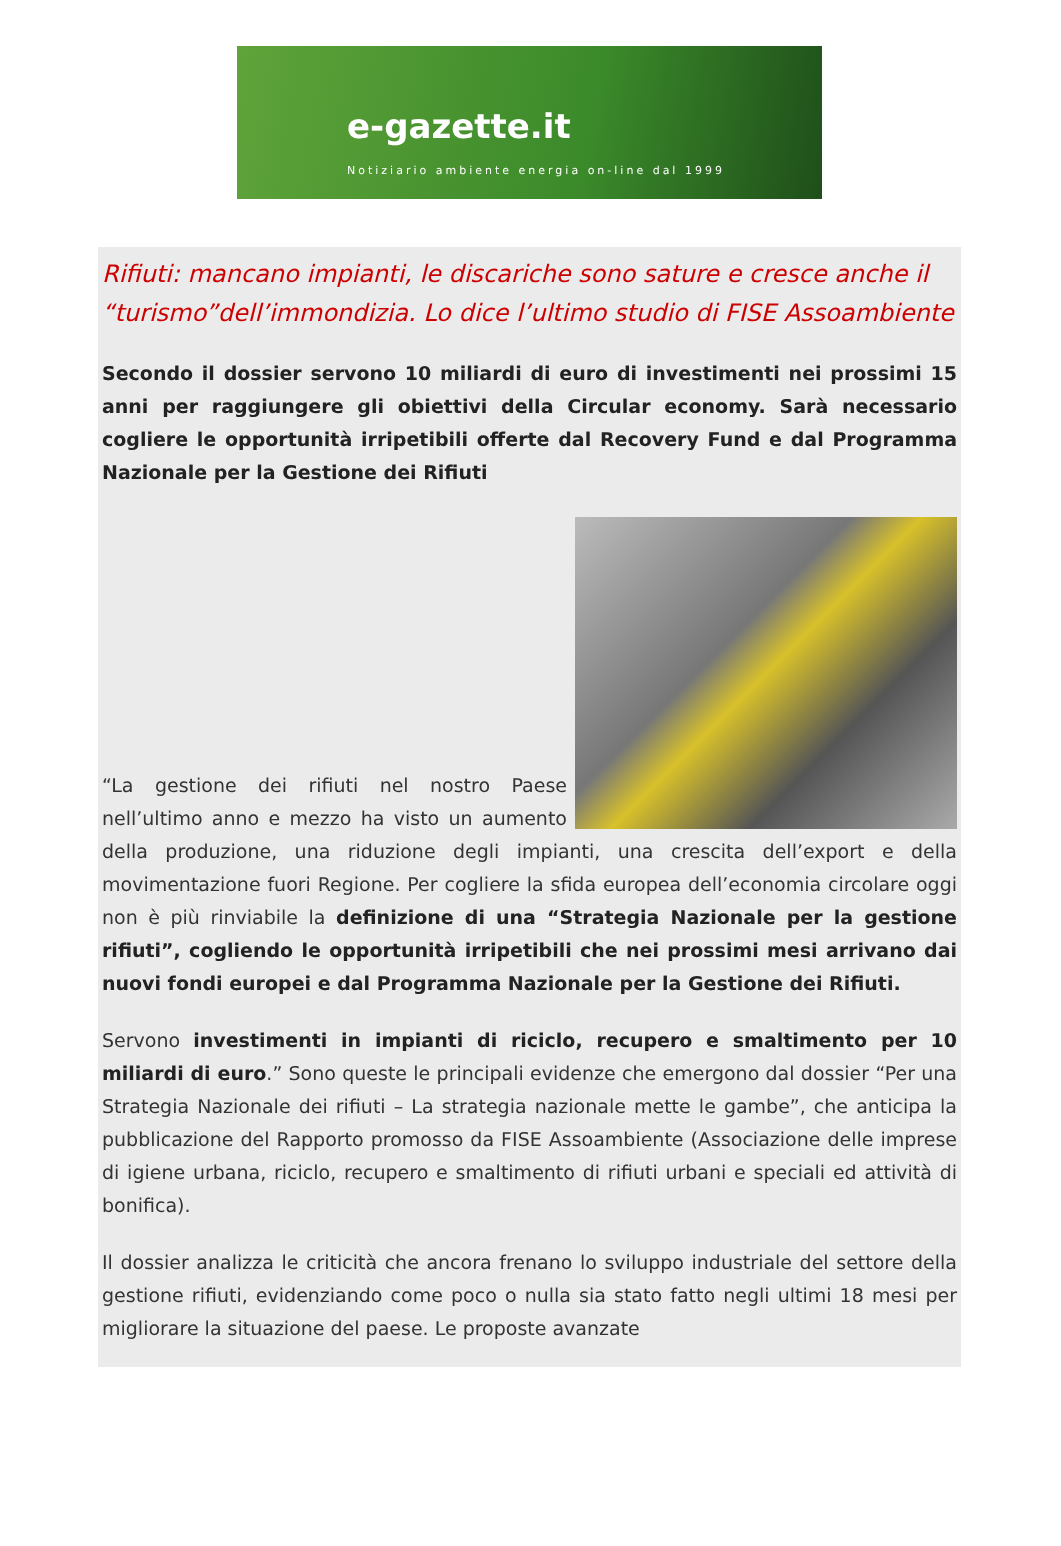e-gazette.it
Notiziario ambiente energia on-line dal 1999
Rifiuti: mancano impianti, le discariche sono sature e cresce anche il “turismo”dell’immondizia. Lo dice l’ultimo studio di FISE Assoambiente
Secondo il dossier servono 10 miliardi di euro di investimenti nei prossimi 15 anni per raggiungere gli obiettivi della Circular economy. Sarà necessario cogliere le opportunità irripetibili offerte dal Recovery Fund e dal Programma Nazionale per la Gestione dei Rifiuti
“La gestione dei rifiuti nel nostro Paese nell’ultimo anno e mezzo ha visto un aumento della produzione, una riduzione degli impianti, una crescita dell’export e della movimentazione fuori Regione. Per cogliere la sfida europea dell’economia circolare oggi non è più rinviabile la definizione di una “Strategia Nazionale per la gestione rifiuti”, cogliendo le opportunità irripetibili che nei prossimi mesi arrivano dai nuovi fondi europei e dal Programma Nazionale per la Gestione dei Rifiuti.
Servono investimenti in impianti di riciclo, recupero e smaltimento per 10 miliardi di euro.” Sono queste le principali evidenze che emergono dal dossier “Per una Strategia Nazionale dei rifiuti – La strategia nazionale mette le gambe”, che anticipa la pubblicazione del Rapporto promosso da FISE Assoambiente (Associazione delle imprese di igiene urbana, riciclo, recupero e smaltimento di rifiuti urbani e speciali ed attività di bonifica).
Il dossier analizza le criticità che ancora frenano lo sviluppo industriale del settore della gestione rifiuti, evidenziando come poco o nulla sia stato fatto negli ultimi 18 mesi per migliorare la situazione del paese. Le proposte avanzate